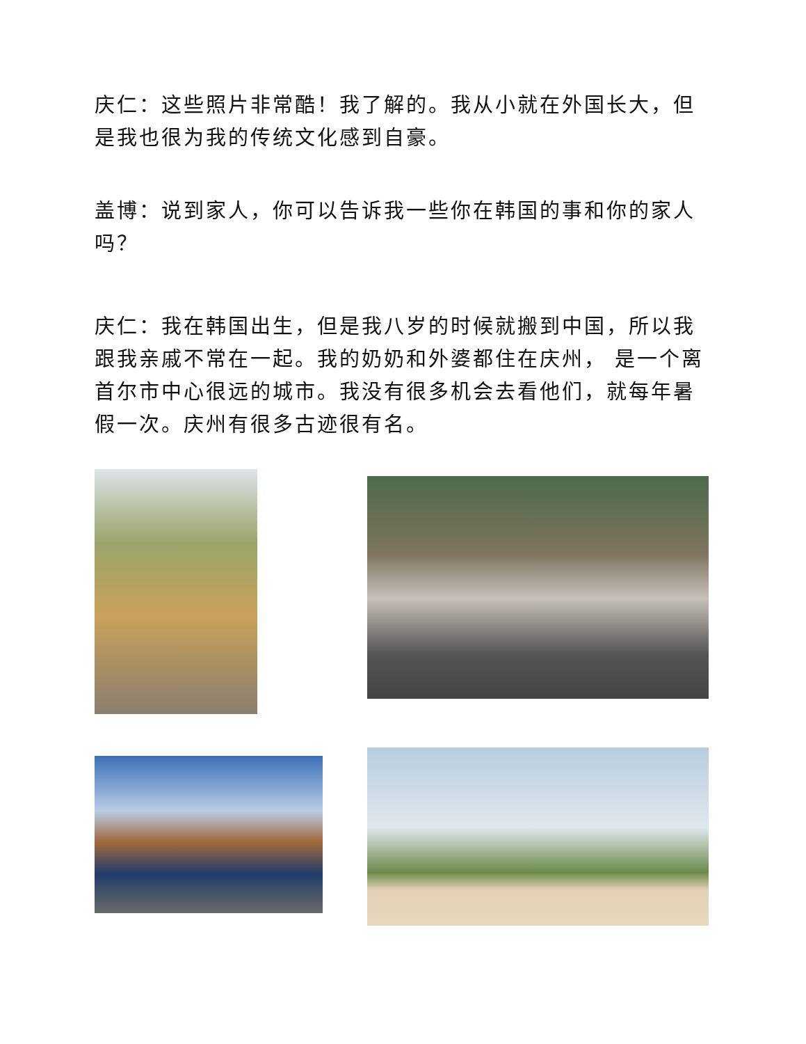庆仁：这些照片非常酷！我了解的。我从小就在外国长大，但是我也很为我的传统文化感到自豪。
盖博：说到家人，你可以告诉我一些你在韩国的事和你的家人吗？
庆仁：我在韩国出生，但是我八岁的时候就搬到中国，所以我跟我亲戚不常在一起。我的奶奶和外婆都住在庆州， 是一个离首尔市中心很远的城市。我没有很多机会去看他们，就每年暑假一次。庆州有很多古迹很有名。